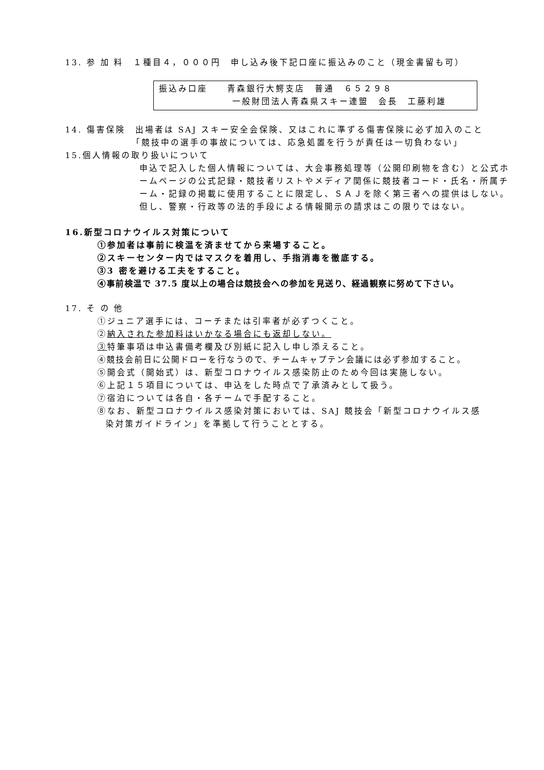13. 参 加 料　１種目４，０００円　申し込み後下記口座に振込みのこと（現金書留も可）
振込み口座　　青森銀行大鰐支店　普通　６５２９８
一般財団法人青森県スキー連盟　会長　工藤利雄
14. 傷害保険　出場者は SAJ スキー安全会保険、又はこれに準ずる傷害保険に必ず加入のこと
「競技中の選手の事故については、応急処置を行うが責任は一切負わない」
15.個人情報の取り扱いについて
申込で記入した個人情報については、大会事務処理等（公開印刷物を含む）と公式ホームページの公式記録・競技者リストやメディア関係に競技者コード・氏名・所属チーム・記録の掲載に使用することに限定し、ＳＡＪを除く第三者への提供はしない。但し、警察・行政等の法的手段による情報開示の請求はこの限りではない。
16.新型コロナウイルス対策について
①参加者は事前に検温を済ませてから来場すること。
②スキーセンター内ではマスクを着用し、手指消毒を徹底する。
③3 密を避ける工夫をすること。
④事前検温で 37.5 度以上の場合は競技会への参加を見送り、経過観察に努めて下さい。
17. そ の 他
①ジュニア選手には、コーチまたは引率者が必ずつくこと。
②納入された参加料はいかなる場合にも返却しない。
③特筆事項は申込書備考欄及び別紙に記入し申し添えること。
④競技会前日に公開ドローを行なうので、チームキャプテン会議には必ず参加すること。
⑤開会式（開始式）は、新型コロナウイルス感染防止のため今回は実施しない。
⑥上記１５項目については、申込をした時点で了承済みとして扱う。
⑦宿泊については各自・各チームで手配すること。
⑧なお、新型コロナウイルス感染対策においては、SAJ 競技会「新型コロナウイルス感
染対策ガイドライン」を準拠して行うこととする。